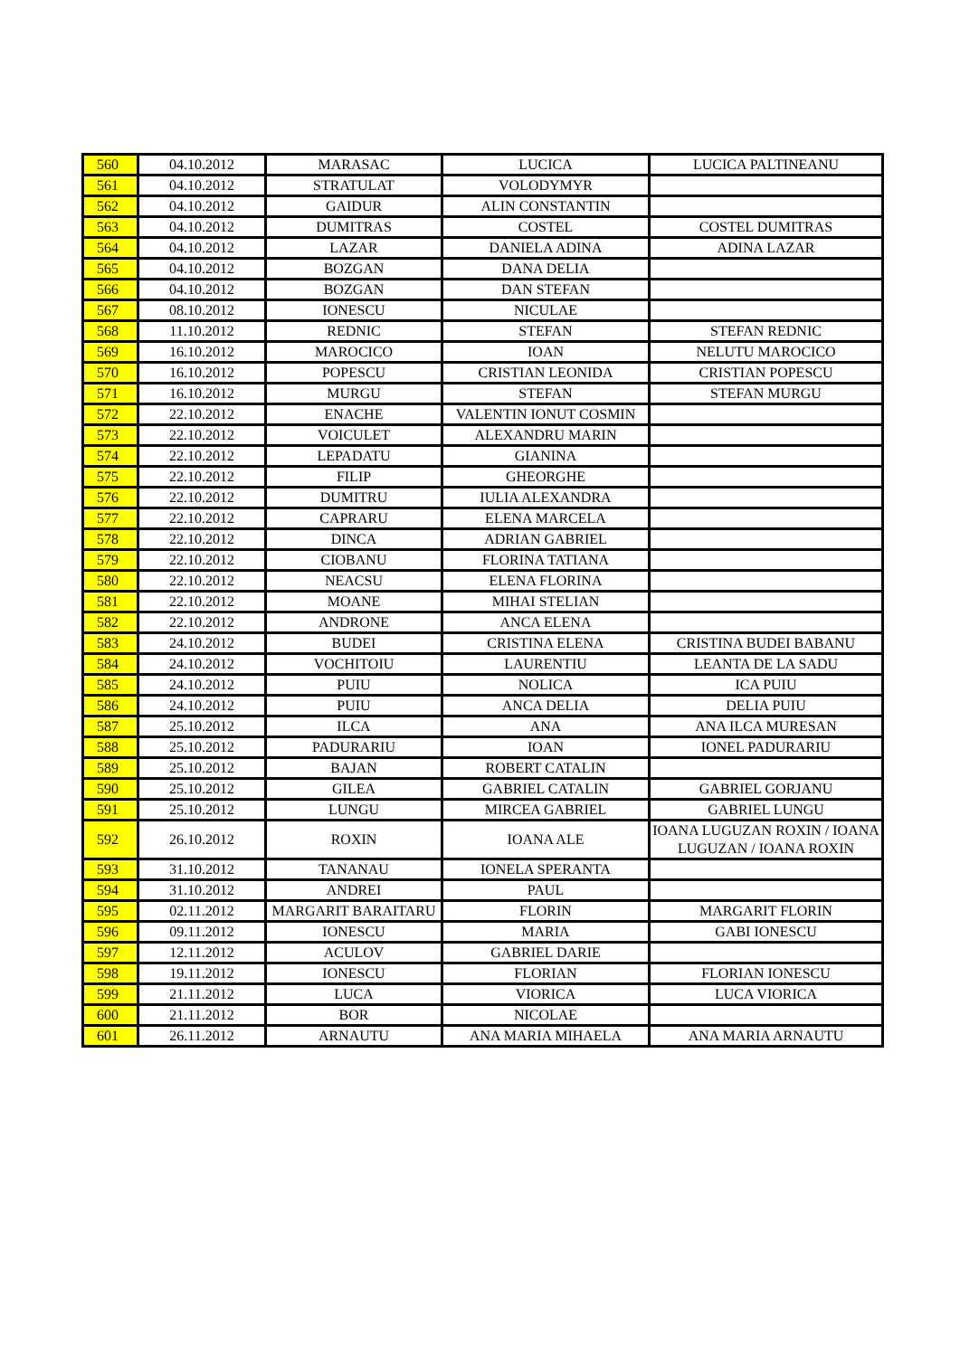| 560 | 04.10.2012 | MARASAC | LUCICA | LUCICA PALTINEANU |
| 561 | 04.10.2012 | STRATULAT | VOLODYMYR | |
| 562 | 04.10.2012 | GAIDUR | ALIN CONSTANTIN | |
| 563 | 04.10.2012 | DUMITRAS | COSTEL | COSTEL DUMITRAS |
| 564 | 04.10.2012 | LAZAR | DANIELA ADINA | ADINA LAZAR |
| 565 | 04.10.2012 | BOZGAN | DANA DELIA | |
| 566 | 04.10.2012 | BOZGAN | DAN STEFAN | |
| 567 | 08.10.2012 | IONESCU | NICULAE | |
| 568 | 11.10.2012 | REDNIC | STEFAN | STEFAN REDNIC |
| 569 | 16.10.2012 | MAROCICO | IOAN | NELUTU MAROCICO |
| 570 | 16.10.2012 | POPESCU | CRISTIAN LEONIDA | CRISTIAN POPESCU |
| 571 | 16.10.2012 | MURGU | STEFAN | STEFAN MURGU |
| 572 | 22.10.2012 | ENACHE | VALENTIN IONUT COSMIN | |
| 573 | 22.10.2012 | VOICULET | ALEXANDRU MARIN | |
| 574 | 22.10.2012 | LEPADATU | GIANINA | |
| 575 | 22.10.2012 | FILIP | GHEORGHE | |
| 576 | 22.10.2012 | DUMITRU | IULIA ALEXANDRA | |
| 577 | 22.10.2012 | CAPRARU | ELENA MARCELA | |
| 578 | 22.10.2012 | DINCA | ADRIAN GABRIEL | |
| 579 | 22.10.2012 | CIOBANU | FLORINA TATIANA | |
| 580 | 22.10.2012 | NEACSU | ELENA FLORINA | |
| 581 | 22.10.2012 | MOANE | MIHAI STELIAN | |
| 582 | 22.10.2012 | ANDRONE | ANCA ELENA | |
| 583 | 24.10.2012 | BUDEI | CRISTINA ELENA | CRISTINA BUDEI BABANU |
| 584 | 24.10.2012 | VOCHITOIU | LAURENTIU | LEANTA DE LA SADU |
| 585 | 24.10.2012 | PUIU | NOLICA | ICA PUIU |
| 586 | 24.10.2012 | PUIU | ANCA DELIA | DELIA PUIU |
| 587 | 25.10.2012 | ILCA | ANA | ANA ILCA MURESAN |
| 588 | 25.10.2012 | PADURARIU | IOAN | IONEL PADURARIU |
| 589 | 25.10.2012 | BAJAN | ROBERT CATALIN | |
| 590 | 25.10.2012 | GILEA | GABRIEL CATALIN | GABRIEL GORJANU |
| 591 | 25.10.2012 | LUNGU | MIRCEA GABRIEL | GABRIEL LUNGU |
| 592 | 26.10.2012 | ROXIN | IOANA ALE | IOANA LUGUZAN ROXIN / IOANA LUGUZAN / IOANA ROXIN |
| 593 | 31.10.2012 | TANANAU | IONELA SPERANTA | |
| 594 | 31.10.2012 | ANDREI | PAUL | |
| 595 | 02.11.2012 | MARGARIT BARAITARU | FLORIN | MARGARIT FLORIN |
| 596 | 09.11.2012 | IONESCU | MARIA | GABI IONESCU |
| 597 | 12.11.2012 | ACULOV | GABRIEL DARIE | |
| 598 | 19.11.2012 | IONESCU | FLORIAN | FLORIAN IONESCU |
| 599 | 21.11.2012 | LUCA | VIORICA | LUCA VIORICA |
| 600 | 21.11.2012 | BOR | NICOLAE | |
| 601 | 26.11.2012 | ARNAUTU | ANA MARIA MIHAELA | ANA MARIA ARNAUTU |